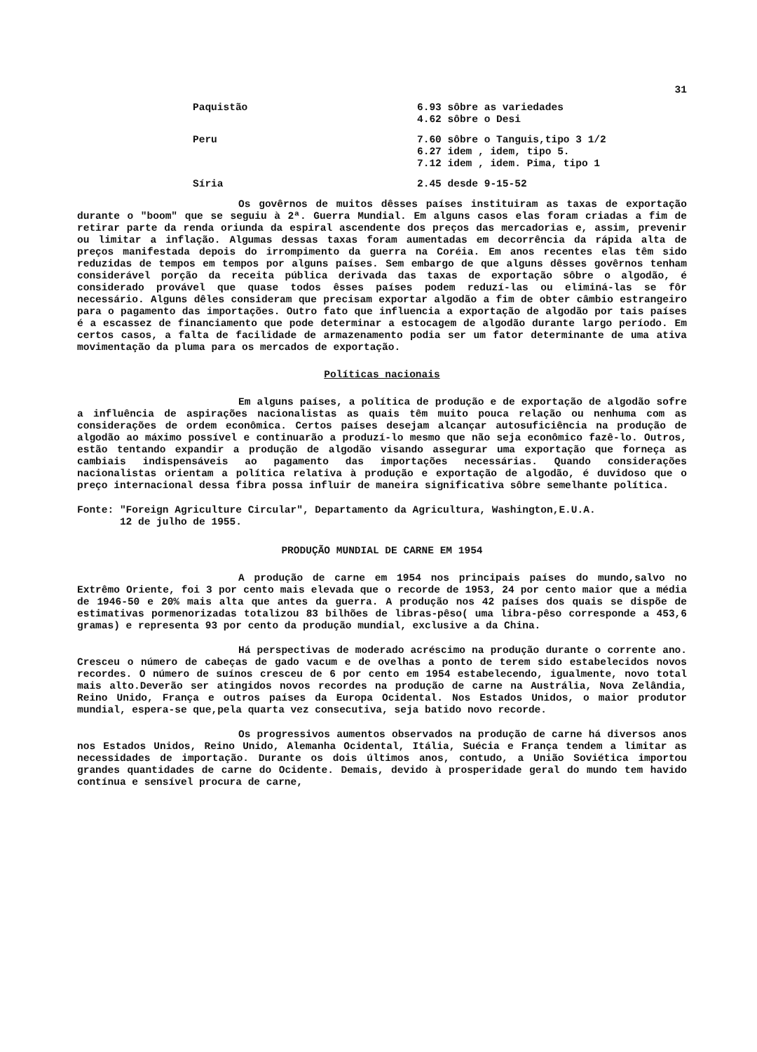31
| Paquistão | 6.93 sôbre as variedades 4.62 sôbre o Desi |
| Peru | 7.60 sôbre o Tanguis,tipo 3 1/2 6.27 idem , idem, tipo 5. 7.12 idem , idem. Pima, tipo 1 |
| Síria | 2.45 desde 9-15-52 |
Os govêrnos de muitos dêsses países instituiram as taxas de exportação durante o "boom" que se seguiu à 2ª. Guerra Mundial. Em alguns casos elas foram criadas a fim de retirar parte da renda oriunda da espiral ascendente dos preços das mercadorias e, assim, prevenir ou limitar a inflação. Algumas dessas taxas foram aumentadas em decorrência da rápida alta de preços manifestada depois do irrompimento da guerra na Coréia. Em anos recentes elas têm sido reduzidas de tempos em tempos por alguns países. Sem embargo de que alguns dêsses govêrnos tenham considerável porção da receita pública derivada das taxas de exportação sôbre o algodão, é considerado provável que quase todos êsses países podem reduzí-las ou eliminá-las se fôr necessário. Alguns dêles consideram que precisam exportar algodão a fim de obter câmbio estrangeiro para o pagamento das importações. Outro fato que influencia a exportação de algodão por tais países é a escassez de financiamento que pode determinar a estocagem de algodão durante largo período. Em certos casos, a falta de facilidade de armazenamento podia ser um fator determinante de uma ativa movimentação da pluma para os mercados de exportação.
Políticas nacionais
Em alguns países, a política de produção e de exportação de algodão sofre a influência de aspirações nacionalistas as quais têm muito pouca relação ou nenhuma com as considerações de ordem econômica. Certos países desejam alcançar autosuficiência na produção de algodão ao máximo possível e continuarão a produzí-lo mesmo que não seja econômico fazê-lo. Outros, estão tentando expandir a produção de algodão visando assegurar uma exportação que forneça as cambiais indispensáveis ao pagamento das importações necessárias. Quando considerações nacionalistas orientam a política relativa à produção e exportação de algodão, é duvidoso que o preço internacional dessa fibra possa influir de maneira significativa sôbre semelhante política.
Fonte: "Foreign Agriculture Circular", Departamento da Agricultura, Washington,E.U.A.
12 de julho de 1955.
PRODUÇÃO MUNDIAL DE CARNE EM 1954
A produção de carne em 1954 nos principais países do mundo,salvo no Extrêmo Oriente, foi 3 por cento mais elevada que o recorde de 1953, 24 por cento maior que a média de 1946-50 e 20% mais alta que antes da guerra. A produção nos 42 países dos quais se dispõe de estimativas pormenorizadas totalizou 83 bilhões de libras-pêso( uma libra-pêso corresponde a 453,6 gramas) e representa 93 por cento da produção mundial, exclusive a da China.
Há perspectivas de moderado acréscimo na produção durante o corrente ano. Cresceu o número de cabeças de gado vacum e de ovelhas a ponto de terem sido estabelecidos novos recordes. O número de suínos cresceu de 6 por cento em 1954 estabelecendo, igualmente, novo total mais alto.Deverão ser atingidos novos recordes na produção de carne na Austrália, Nova Zelândia, Reino Unido, França e outros países da Europa Ocidental. Nos Estados Unidos, o maior produtor mundial, espera-se que,pela quarta vez consecutiva, seja batido novo recorde.
Os progressivos aumentos observados na produção de carne há diversos anos nos Estados Unidos, Reino Unido, Alemanha Ocidental, Itália, Suécia e França tendem a limitar as necessidades de importação. Durante os dois últimos anos, contudo, a União Soviética importou grandes quantidades de carne do Ocidente. Demais, devido à prosperidade geral do mundo tem havido contínua e sensível procura de carne,